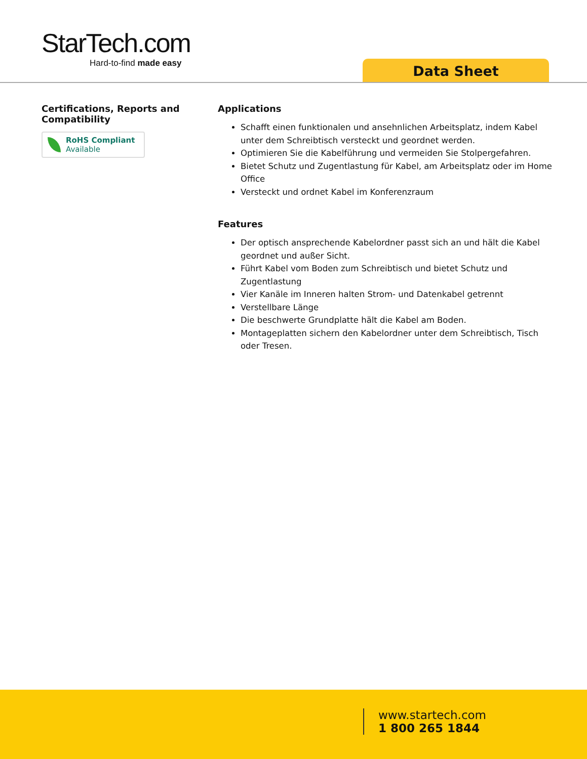StarTech.com
Hard-to-find made easy
Data Sheet
Certifications, Reports and Compatibility
RoHS Compliant
Available
Applications
Schafft einen funktionalen und ansehnlichen Arbeitsplatz, indem Kabel unter dem Schreibtisch versteckt und geordnet werden.
Optimieren Sie die Kabelführung und vermeiden Sie Stolpergefahren.
Bietet Schutz und Zugentlastung für Kabel, am Arbeitsplatz oder im Home Office
Versteckt und ordnet Kabel im Konferenzraum
Features
Der optisch ansprechende Kabelordner passt sich an und hält die Kabel geordnet und außer Sicht.
Führt Kabel vom Boden zum Schreibtisch und bietet Schutz und Zugentlastung
Vier Kanäle im Inneren halten Strom- und Datenkabel getrennt
Verstellbare Länge
Die beschwerte Grundplatte hält die Kabel am Boden.
Montageplatten sichern den Kabelordner unter dem Schreibtisch, Tisch oder Tresen.
www.startech.com
1 800 265 1844